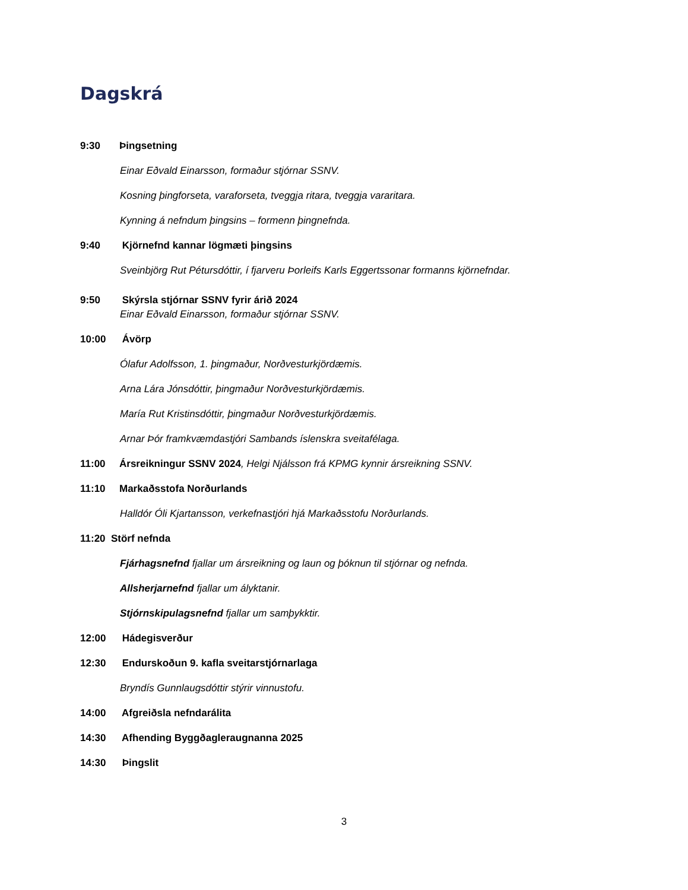Dagskrá
9:30 Þingsetning
Einar Eðvald Einarsson, formaður stjórnar SSNV.
Kosning þingforseta, varaforseta, tveggja ritara, tveggja vararitara.
Kynning á nefndum þingsins – formenn þingnefnda.
9:40 Kjörnefnd kannar lögmæti þingsins
Sveinbjörg Rut Pétursdóttir, í fjarveru Þorleifs Karls Eggertssonar formanns kjörnefndar.
9:50 Skýrsla stjórnar SSNV fyrir árið 2024
Einar Eðvald Einarsson, formaður stjórnar SSNV.
10:00 Ávörp
Ólafur Adolfsson, 1. þingmaður, Norðvesturkjördæmis.
Arna Lára Jónsdóttir, þingmaður Norðvesturkjördæmis.
María Rut Kristinsdóttir, þingmaður Norðvesturkjördæmis.
Arnar Þór framkvæmdastjóri Sambands íslenskra sveitafélaga.
11:00 Ársreikningur SSNV 2024, Helgi Njálsson frá KPMG kynnir ársreikning SSNV.
11:10 Markaðsstofa Norðurlands
Halldór Óli Kjartansson, verkefnastjóri hjá Markaðsstofu Norðurlands.
11:20 Störf nefnda
Fjárhagsnefnd fjallar um ársreikning og laun og þóknun til stjórnar og nefnda.
Allsherjarnefnd fjallar um ályktanir.
Stjórnskipulagsnefnd fjallar um samþykktir.
12:00 Hádegisverður
12:30 Endurskoðun 9. kafla sveitarstjórnarlaga
Bryndís Gunnlaugsdóttir stýrir vinnustofu.
14:00 Afgreiðsla nefndarálita
14:30 Afhending Byggðagleraugnanna 2025
14:30 Þingslit
3